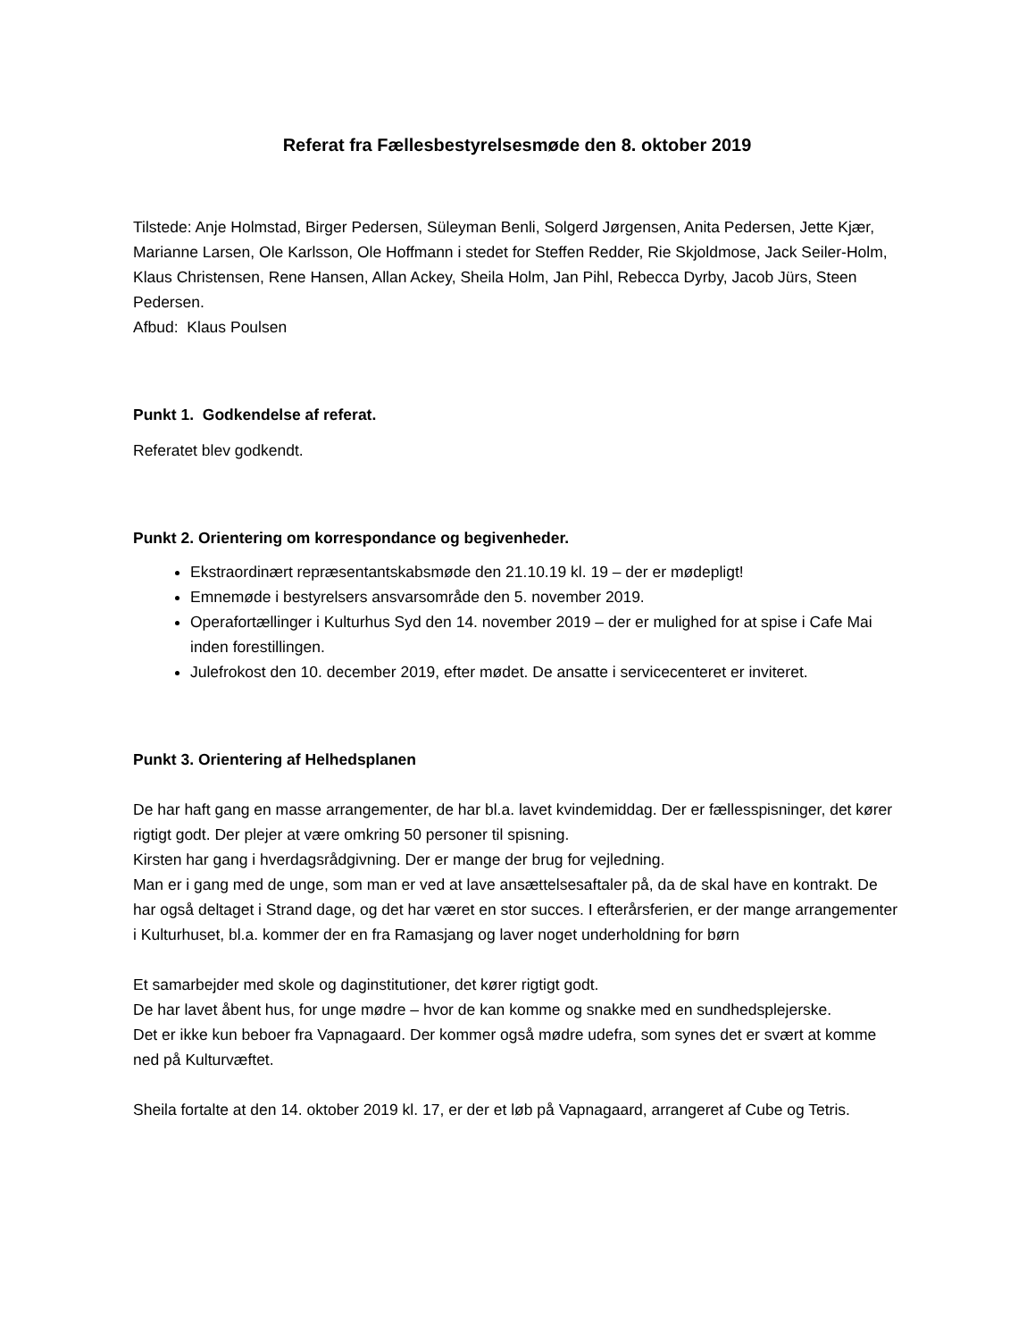Referat fra Fællesbestyrelsesmøde den 8. oktober 2019
Tilstede: Anje Holmstad, Birger Pedersen, Süleyman Benli, Solgerd Jørgensen, Anita Pedersen, Jette Kjær, Marianne Larsen, Ole Karlsson, Ole Hoffmann i stedet for Steffen Redder, Rie Skjoldmose, Jack Seiler-Holm, Klaus Christensen, Rene Hansen, Allan Ackey, Sheila Holm, Jan Pihl, Rebecca Dyrby, Jacob Jürs, Steen Pedersen.
Afbud: Klaus Poulsen
Punkt 1. Godkendelse af referat.
Referatet blev godkendt.
Punkt 2. Orientering om korrespondance og begivenheder.
Ekstraordinært repræsentantskabsmøde den 21.10.19 kl. 19 – der er mødepligt!
Emnemøde i bestyrelsers ansvarsområde den 5. november 2019.
Operafortællinger i Kulturhus Syd den 14. november 2019 – der er mulighed for at spise i Cafe Mai inden forestillingen.
Julefrokost den 10. december 2019, efter mødet. De ansatte i servicecenteret er inviteret.
Punkt 3. Orientering af Helhedsplanen
De har haft gang en masse arrangementer, de har bl.a. lavet kvindemiddag. Der er fællesspisninger, det kører rigtigt godt. Der plejer at være omkring 50 personer til spisning.
Kirsten har gang i hverdagsrådgivning. Der er mange der brug for vejledning.
Man er i gang med de unge, som man er ved at lave ansættelsesaftaler på, da de skal have en kontrakt. De har også deltaget i Strand dage, og det har været en stor succes. I efterårsferien, er der mange arrangementer i Kulturhuset, bl.a. kommer der en fra Ramasjang og laver noget underholdning for børn
Et samarbejder med skole og daginstitutioner, det kører rigtigt godt.
De har lavet åbent hus, for unge mødre – hvor de kan komme og snakke med en sundhedsplejerske.
Det er ikke kun beboer fra Vapnagaard. Der kommer også mødre udefra, som synes det er svært at komme ned på Kulturvæftet.
Sheila fortalte at den 14. oktober 2019 kl. 17, er der et løb på Vapnagaard, arrangeret af Cube og Tetris.